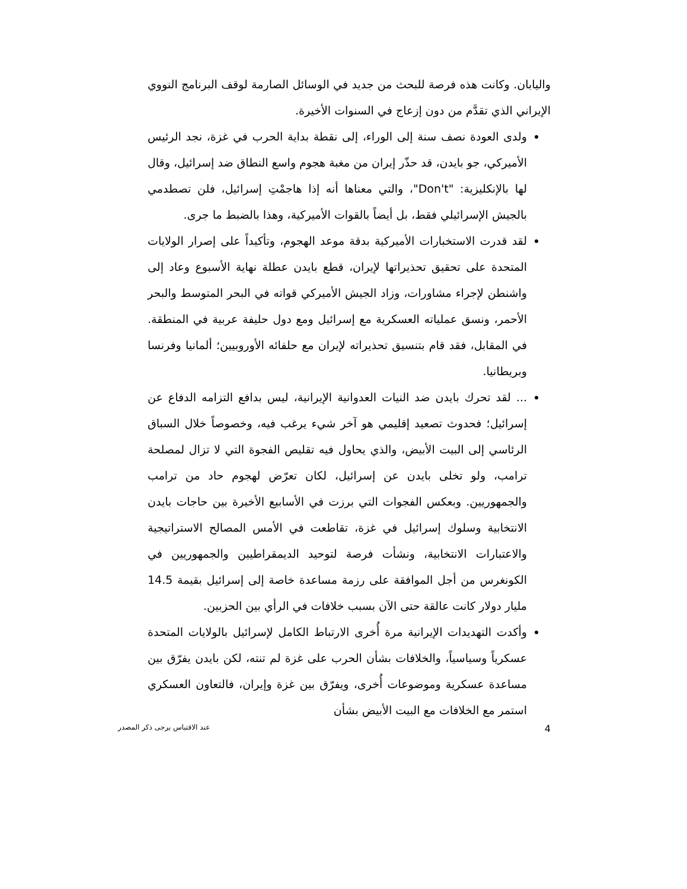واليابان. وكانت هذه فرصة للبحث من جديد في الوسائل الصارمة لوقف البرنامج النووي الإيراني الذي تقدَّم من دون إزعاج في السنوات الأخيرة.
ولدى العودة نصف سنة إلى الوراء، إلى نقطة بداية الحرب في غزة، نجد الرئيس الأميركي، جو بايدن، قد حذّر إيران من مغبة هجوم واسع النطاق ضد إسرائيل، وقال لها بالإنكليزية: "Don't"، والتي معناها أنه إذا هاجمْتِ إسرائيل، فلن تصطدمي بالجيش الإسرائيلي فقط، بل أيضاً بالقوات الأميركية، وهذا بالضبط ما جرى.
لقد قدرت الاستخبارات الأميركية بدقة موعد الهجوم، وتأكيداً على إصرار الولايات المتحدة على تحقيق تحذيراتها لإيران، قطع بايدن عطلة نهاية الأسبوع وعاد إلى واشنطن لإجراء مشاورات، وزاد الجيش الأميركي قواته في البحر المتوسط والبحر الأحمر، ونسق عملياته العسكرية مع إسرائيل ومع دول حليفة عربية في المنطقة. في المقابل، فقد قام بتنسيق تحذيراته لإيران مع حلفائه الأوروبيين؛ ألمانيا وفرنسا وبريطانيا.
... لقد تحرك بايدن ضد النيات العدوانية الإيرانية، ليس بدافع التزامه الدفاع عن إسرائيل؛ فحدوث تصعيد إقليمي هو آخر شيء يرغب فيه، وخصوصاً خلال السباق الرئاسي إلى البيت الأبيض، والذي يحاول فيه تقليص الفجوة التي لا تزال لمصلحة ترامب، ولو تخلى بايدن عن إسرائيل، لكان تعرّض لهجوم حاد من ترامب والجمهوريين. وبعكس الفجوات التي برزت في الأسابيع الأخيرة بين حاجات بايدن الانتخابية وسلوك إسرائيل في غزة، تقاطعت في الأمس المصالح الاستراتيجية والاعتبارات الانتخابية، ونشأت فرصة لتوحيد الديمقراطيين والجمهوريين في الكونغرس من أجل الموافقة على رزمة مساعدة خاصة إلى إسرائيل بقيمة 14.5 مليار دولار كانت عالقة حتى الآن بسبب خلافات في الرأي بين الحزبين.
وأكدت التهديدات الإيرانية مرة أُخرى الارتباط الكامل لإسرائيل بالولايات المتحدة عسكرياً وسياسياً، والخلافات بشأن الحرب على غزة لم تنته، لكن بايدن يفرّق بين مساعدة عسكرية وموضوعات أُخرى، ويفرّق بين غزة وإيران، فالتعاون العسكري استمر مع الخلافات مع البيت الأبيض بشأن
4 عند الاقتباس يرجى ذكر المصدر